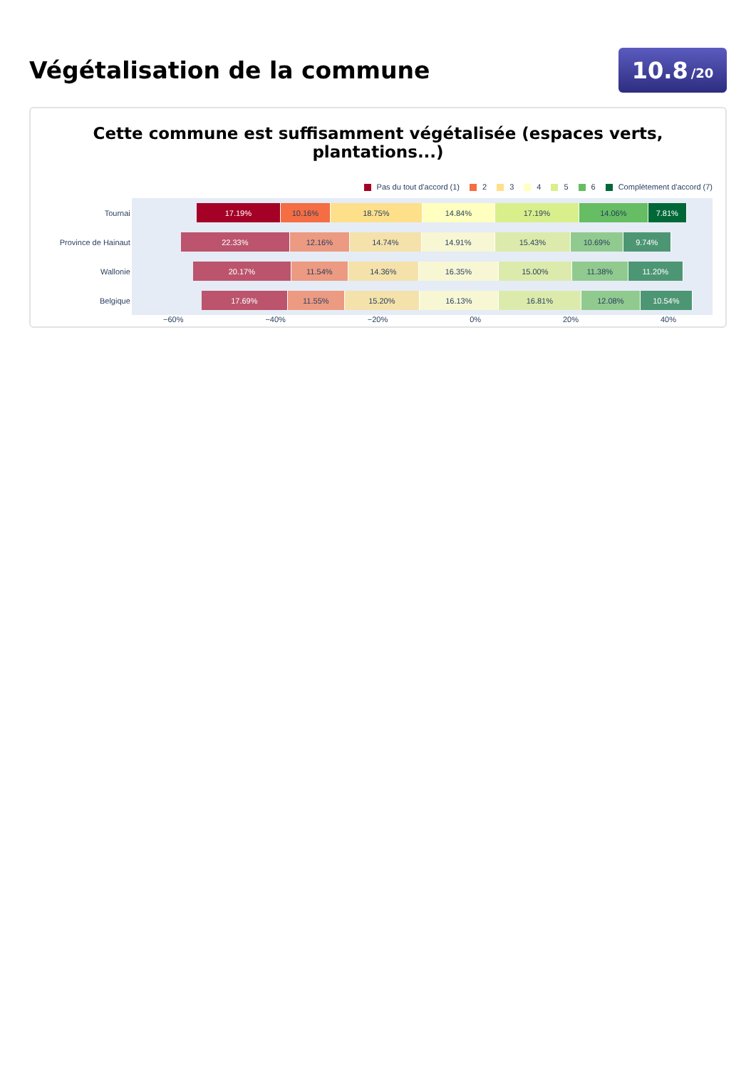Végétalisation de la commune
10.8 /20
Cette commune est suffisamment végétalisée (espaces verts, plantations...)
Pas du tout d'accord (1) 2 3 4 5 6 Complètement d'accord (7)
Tournai
17.19% 10.16% 18.75% 14.84% 17.19% 14.06% 7.81%
Province de Hainaut
22.33% 12.16% 14.74% 14.91% 15.43% 10.69% 9.74%
Wallonie
20.17% 11.54% 14.36% 16.35% 15.00% 11.38% 11.20%
Belgique
17.69% 11.55% 15.20% 16.13% 16.81% 12.08% 10.54%
−60% −40% −20% 0% 20% 40%